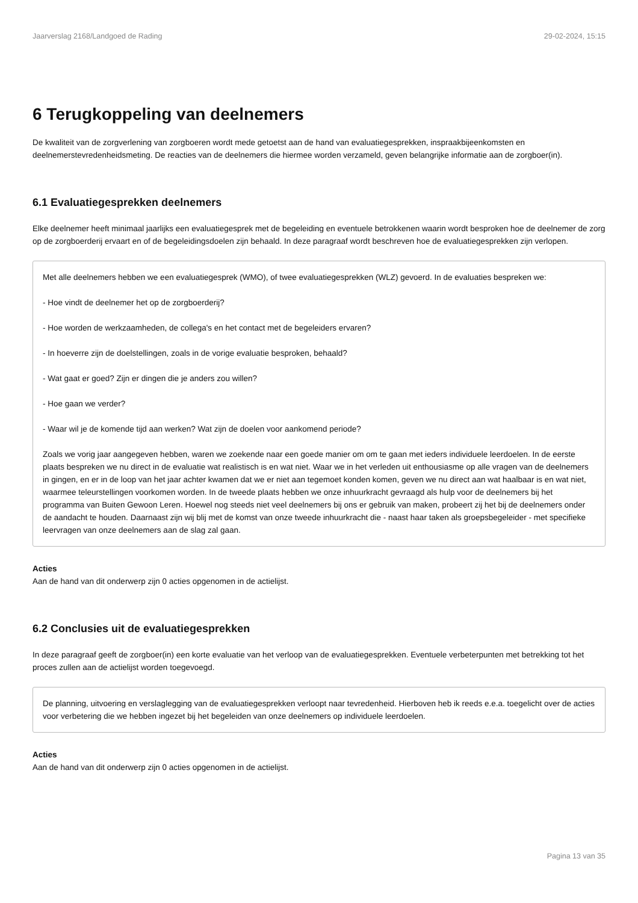Jaarverslag 2168/Landgoed de Rading 29-02-2024, 15:15
6 Terugkoppeling van deelnemers
De kwaliteit van de zorgverlening van zorgboeren wordt mede getoetst aan de hand van evaluatiegesprekken, inspraakbijeenkomsten en deelnemerstevredenheidsmeting. De reacties van de deelnemers die hiermee worden verzameld, geven belangrijke informatie aan de zorgboer(in).
6.1 Evaluatiegesprekken deelnemers
Elke deelnemer heeft minimaal jaarlijks een evaluatiegesprek met de begeleiding en eventuele betrokkenen waarin wordt besproken hoe de deelnemer de zorg op de zorgboerderij ervaart en of de begeleidingsdoelen zijn behaald. In deze paragraaf wordt beschreven hoe de evaluatiegesprekken zijn verlopen.
Met alle deelnemers hebben we een evaluatiegesprek (WMO), of twee evaluatiegesprekken (WLZ) gevoerd. In de evaluaties bespreken we:
- Hoe vindt de deelnemer het op de zorgboerderij?
- Hoe worden de werkzaamheden, de collega's en het contact met de begeleiders ervaren?
- In hoeverre zijn de doelstellingen, zoals in de vorige evaluatie besproken, behaald?
- Wat gaat er goed? Zijn er dingen die je anders zou willen?
- Hoe gaan we verder?
- Waar wil je de komende tijd aan werken? Wat zijn de doelen voor aankomend periode?
Zoals we vorig jaar aangegeven hebben, waren we zoekende naar een goede manier om om te gaan met ieders individuele leerdoelen. In de eerste plaats bespreken we nu direct in de evaluatie wat realistisch is en wat niet. Waar we in het verleden uit enthousiasme op alle vragen van de deelnemers in gingen, en er in de loop van het jaar achter kwamen dat we er niet aan tegemoet konden komen, geven we nu direct aan wat haalbaar is en wat niet, waarmee teleurstellingen voorkomen worden. In de tweede plaats hebben we onze inhuurkracht gevraagd als hulp voor de deelnemers bij het programma van Buiten Gewoon Leren. Hoewel nog steeds niet veel deelnemers bij ons er gebruik van maken, probeert zij het bij de deelnemers onder de aandacht te houden. Daarnaast zijn wij blij met de komst van onze tweede inhuurkracht die - naast haar taken als groepsbegeleider - met specifieke leervragen van onze deelnemers aan de slag zal gaan.
Acties
Aan de hand van dit onderwerp zijn 0 acties opgenomen in de actielijst.
6.2 Conclusies uit de evaluatiegesprekken
In deze paragraaf geeft de zorgboer(in) een korte evaluatie van het verloop van de evaluatiegesprekken. Eventuele verbeterpunten met betrekking tot het proces zullen aan de actielijst worden toegevoegd.
De planning, uitvoering en verslaglegging van de evaluatiegesprekken verloopt naar tevredenheid. Hierboven heb ik reeds e.e.a. toegelicht over de acties voor verbetering die we hebben ingezet bij het begeleiden van onze deelnemers op individuele leerdoelen.
Acties
Aan de hand van dit onderwerp zijn 0 acties opgenomen in de actielijst.
Pagina 13 van 35